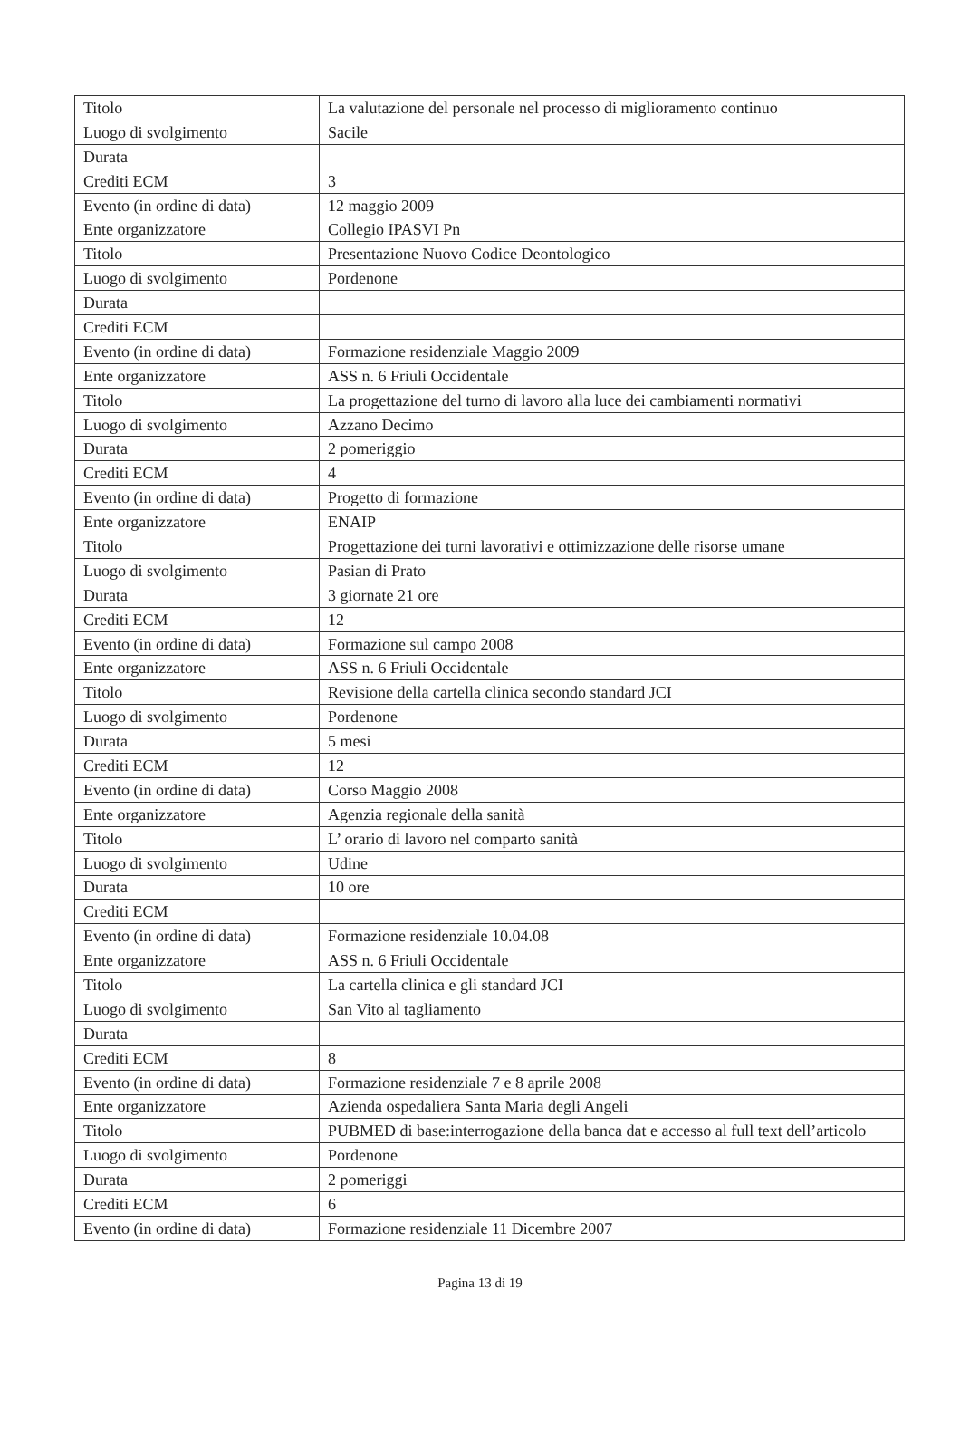| Titolo | | La valutazione del personale nel processo di miglioramento continuo |
| Luogo di svolgimento | | Sacile |
| Durata | | |
| Crediti ECM | | 3 |
| Evento (in ordine di data) | | 12 maggio 2009 |
| Ente organizzatore | | Collegio IPASVI Pn |
| Titolo | | Presentazione Nuovo Codice Deontologico |
| Luogo di svolgimento | | Pordenone |
| Durata | | |
| Crediti ECM | | |
| Evento (in ordine di data) | | Formazione residenziale Maggio 2009 |
| Ente organizzatore | | ASS n. 6 Friuli Occidentale |
| Titolo | | La progettazione del turno di lavoro alla luce dei cambiamenti normativi |
| Luogo di svolgimento | | Azzano Decimo |
| Durata | | 2 pomeriggio |
| Crediti ECM | | 4 |
| Evento (in ordine di data) | | Progetto di formazione |
| Ente organizzatore | | ENAIP |
| Titolo | | Progettazione dei turni lavorativi e ottimizzazione delle risorse umane |
| Luogo di svolgimento | | Pasian di Prato |
| Durata | | 3 giornate 21 ore |
| Crediti ECM | | 12 |
| Evento (in ordine di data) | | Formazione sul campo 2008 |
| Ente organizzatore | | ASS n. 6 Friuli Occidentale |
| Titolo | | Revisione della cartella clinica secondo standard JCI |
| Luogo di svolgimento | | Pordenone |
| Durata | | 5 mesi |
| Crediti ECM | | 12 |
| Evento (in ordine di data) | | Corso Maggio 2008 |
| Ente organizzatore | | Agenzia regionale della sanità |
| Titolo | | L’ orario di lavoro nel comparto sanità |
| Luogo di svolgimento | | Udine |
| Durata | | 10 ore |
| Crediti ECM | | |
| Evento (in ordine di data) | | Formazione residenziale 10.04.08 |
| Ente organizzatore | | ASS n. 6 Friuli Occidentale |
| Titolo | | La cartella clinica e gli standard JCI |
| Luogo di svolgimento | | San Vito al tagliamento |
| Durata | | |
| Crediti ECM | | 8 |
| Evento (in ordine di data) | | Formazione residenziale 7 e 8 aprile 2008 |
| Ente organizzatore | | Azienda ospedaliera Santa Maria degli Angeli |
| Titolo | | PUBMED di base:interrogazione della banca dat e accesso al full text dell’articolo |
| Luogo di svolgimento | | Pordenone |
| Durata | | 2 pomeriggi |
| Crediti ECM | | 6 |
| Evento (in ordine di data) | | Formazione residenziale 11 Dicembre 2007 |
Pagina 13 di 19